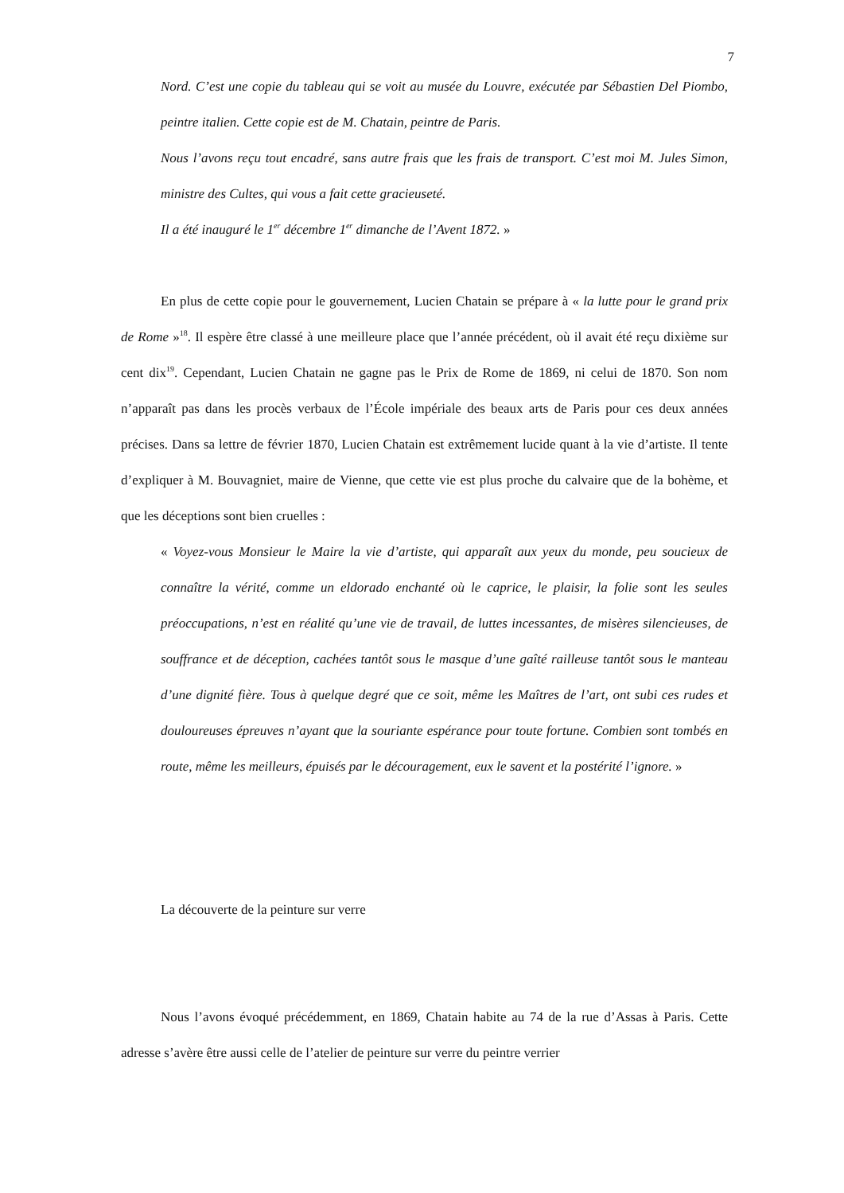7
Nord. C’est une copie du tableau qui se voit au musée du Louvre, exécutée par Sébastien Del Piombo, peintre italien. Cette copie est de M. Chatain, peintre de Paris.
Nous l’avons reçu tout encadré, sans autre frais que les frais de transport. C’est moi M. Jules Simon, ministre des Cultes, qui vous a fait cette gracieuseté.
Il a été inauguré le 1<sup>er</sup> décembre 1<sup>er</sup> dimanche de l’Avent 1872. »
En plus de cette copie pour le gouvernement, Lucien Chatain se prépare à « la lutte pour le grand prix de Rome »<sup>18</sup>. Il espère être classé à une meilleure place que l’année précédent, où il avait été reçu dixième sur cent dix<sup>19</sup>. Cependant, Lucien Chatain ne gagne pas le Prix de Rome de 1869, ni celui de 1870. Son nom n’apparaît pas dans les procès verbaux de l’École impériale des beaux arts de Paris pour ces deux années précises. Dans sa lettre de février 1870, Lucien Chatain est extrêmement lucide quant à la vie d’artiste. Il tente d’expliquer à M. Bouvagniet, maire de Vienne, que cette vie est plus proche du calvaire que de la bohème, et que les déceptions sont bien cruelles :
« Voyez-vous Monsieur le Maire la vie d’artiste, qui apparaît aux yeux du monde, peu soucieux de connaître la vérité, comme un eldorado enchanté où le caprice, le plaisir, la folie sont les seules préoccupations, n’est en réalité qu’une vie de travail, de luttes incessantes, de misères silencieuses, de souffrance et de déception, cachées tantôt sous le masque d’une gaîté railleuse tantôt sous le manteau d’une dignité fière. Tous à quelque degré que ce soit, même les Maîtres de l’art, ont subi ces rudes et douloureuses épreuves n’ayant que la souriante espérance pour toute fortune. Combien sont tombés en route, même les meilleurs, épuisés par le découragement, eux le savent et la postérité l’ignore. »
La découverte de la peinture sur verre
Nous l’avons évoqué précédemment, en 1869, Chatain habite au 74 de la rue d’Assas à Paris. Cette adresse s’avère être aussi celle de l’atelier de peinture sur verre du peintre verrier